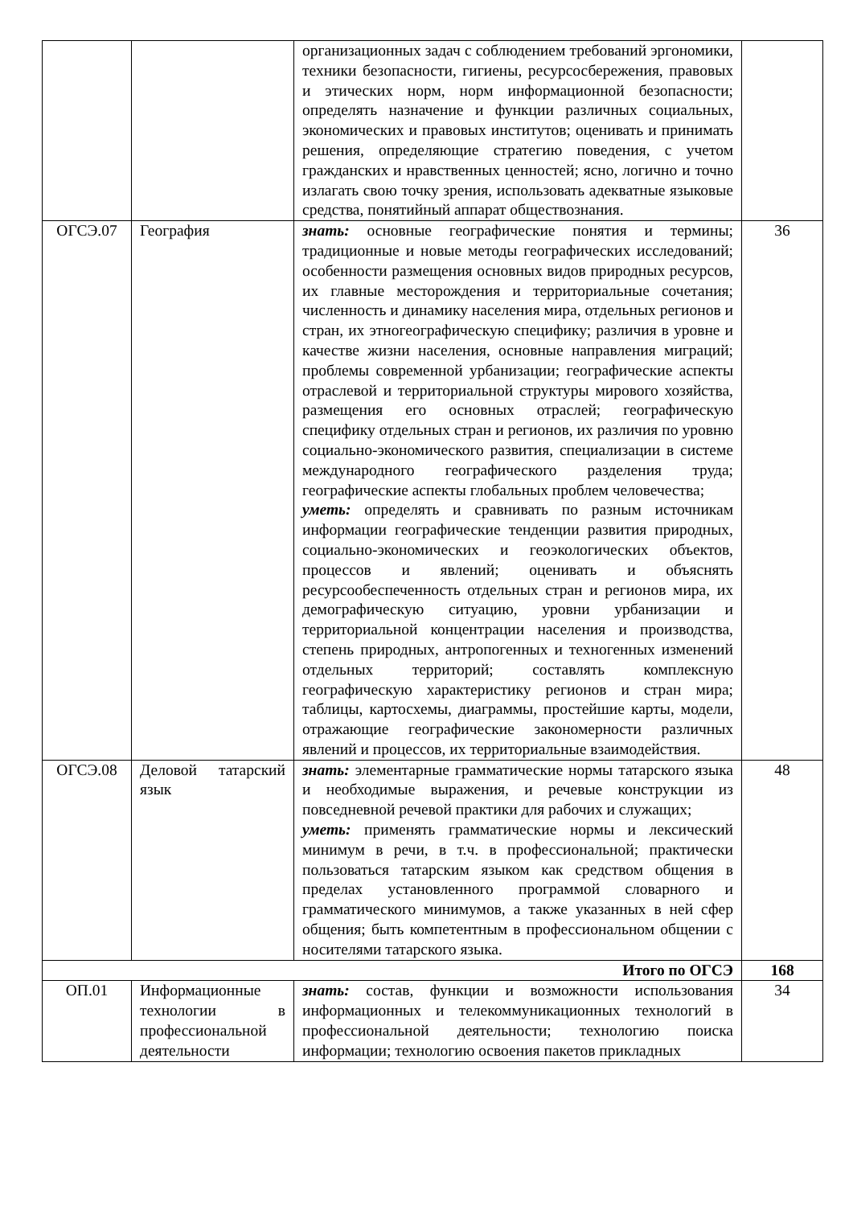| | | организационных задач с соблюдением требований эргономики, техники безопасности, гигиены, ресурсосбережения, правовых и этических норм, норм информационной безопасности; определять назначение и функции различных социальных, экономических и правовых институтов; оценивать и принимать решения, определяющие стратегию поведения, с учетом гражданских и нравственных ценностей; ясно, логично и точно излагать свою точку зрения, использовать адекватные языковые средства, понятийный аппарат обществознания. | |
| ОГСЭ.07 | География | знать: основные географические понятия и термины; традиционные и новые методы географических исследований; особенности размещения основных видов природных ресурсов, их главные месторождения и территориальные сочетания; численность и динамику населения мира, отдельных регионов и стран, их этногеографическую специфику; различия в уровне и качестве жизни населения, основные направления миграций; проблемы современной урбанизации; географические аспекты отраслевой и территориальной структуры мирового хозяйства, размещения его основных отраслей; географическую специфику отдельных стран и регионов, их различия по уровню социально-экономического развития, специализации в системе международного географического разделения труда; географические аспекты глобальных проблем человечества; уметь: определять и сравнивать по разным источникам информации географические тенденции развития природных, социально-экономических и геоэкологических объектов, процессов и явлений; оценивать и объяснять ресурсообеспеченность отдельных стран и регионов мира, их демографическую ситуацию, уровни урбанизации и территориальной концентрации населения и производства, степень природных, антропогенных и техногенных изменений отдельных территорий; составлять комплексную географическую характеристику регионов и стран мира; таблицы, картосхемы, диаграммы, простейшие карты, модели, отражающие географические закономерности различных явлений и процессов, их территориальные взаимодействия. | 36 |
| ОГСЭ.08 | Деловой татарский язык | знать: элементарные грамматические нормы татарского языка и необходимые выражения, и речевые конструкции из повседневной речевой практики для рабочих и служащих; уметь: применять грамматические нормы и лексический минимум в речи, в т.ч. в профессиональной; практически пользоваться татарским языком как средством общения в пределах установленного программой словарного и грамматического минимумов, а также указанных в ней сфер общения; быть компетентным в профессиональном общении с носителями татарского языка. | 48 |
| Итого по ОГСЭ | | | 168 |
| ОП.01 | Информационные технологии в профессиональной деятельности | знать: состав, функции и возможности использования информационных и телекоммуникационных технологий в профессиональной деятельности; технологию поиска информации; технологию освоения пакетов прикладных | 34 |